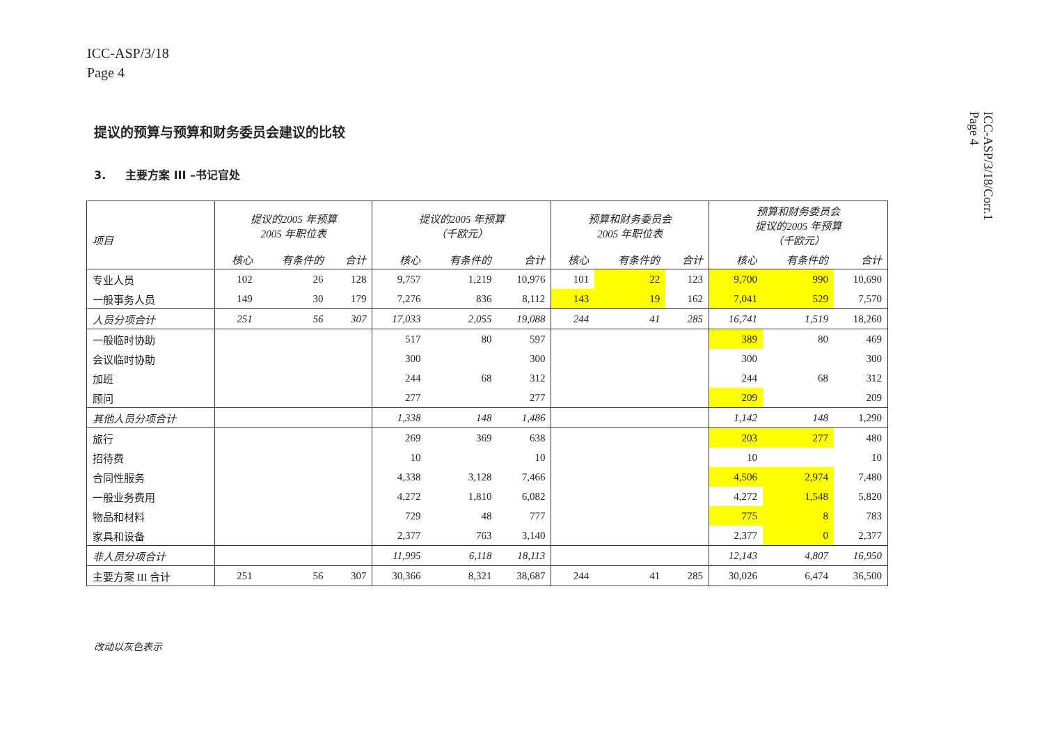ICC-ASP/3/18
Page 4
ICC-ASP/3/18/Corr.1
Page 4
提议的预算与预算和财务委员会建议的比较
3. 主要方案 III –书记官处
| 项目 | 提议的2005 年预算 2005 年职位表 | | | 提议的2005 年预算 （千欧元） | | | 预算和财务委员会 2005 年职位表 | | | 预算和财务委员会 提议的2005 年预算 （千欧元） | | |
| --- | --- | --- | --- | --- | --- | --- | --- | --- | --- | --- | --- | --- |
| | 核心 | 有条件的 | 合计 | 核心 | 有条件的 | 合计 | 核心 | 有条件的 | 合计 | 核心 | 有条件的 | 合计 |
| 专业人员 | 102 | 26 | 128 | 9,757 | 1,219 | 10,976 | 101 | 22 | 123 | 9,700 | 990 | 10,690 |
| 一般事务人员 | 149 | 30 | 179 | 7,276 | 836 | 8,112 | 143 | 19 | 162 | 7,041 | 529 | 7,570 |
| 人员分项合计 | 251 | 56 | 307 | 17,033 | 2,055 | 19,088 | 244 | 41 | 285 | 16,741 | 1,519 | 18,260 |
| 一般临时协助 | | | | 517 | 80 | 597 | | | | 389 | 80 | 469 |
| 会议临时协助 | | | | 300 | | 300 | | | | 300 | | 300 |
| 加班 | | | | 244 | 68 | 312 | | | | 244 | 68 | 312 |
| 顾问 | | | | 277 | | 277 | | | | 209 | | 209 |
| 其他人员分项合计 | | | | 1,338 | 148 | 1,486 | | | | 1,142 | 148 | 1,290 |
| 旅行 | | | | 269 | 369 | 638 | | | | 203 | 277 | 480 |
| 招待费 | | | | 10 | | 10 | | | | 10 | | 10 |
| 合同性服务 | | | | 4,338 | 3,128 | 7,466 | | | | 4,506 | 2,974 | 7,480 |
| 一般业务费用 | | | | 4,272 | 1,810 | 6,082 | | | | 4,272 | 1,548 | 5,820 |
| 物品和材料 | | | | 729 | 48 | 777 | | | | 775 | 8 | 783 |
| 家具和设备 | | | | 2,377 | 763 | 3,140 | | | | 2,377 | 0 | 2,377 |
| 非人员分项合计 | | | | 11,995 | 6,118 | 18,113 | | | | 12,143 | 4,807 | 16,950 |
| 主要方案 III 合计 | 251 | 56 | 307 | 30,366 | 8,321 | 38,687 | 244 | 41 | 285 | 30,026 | 6,474 | 36,500 |
改动以灰色表示